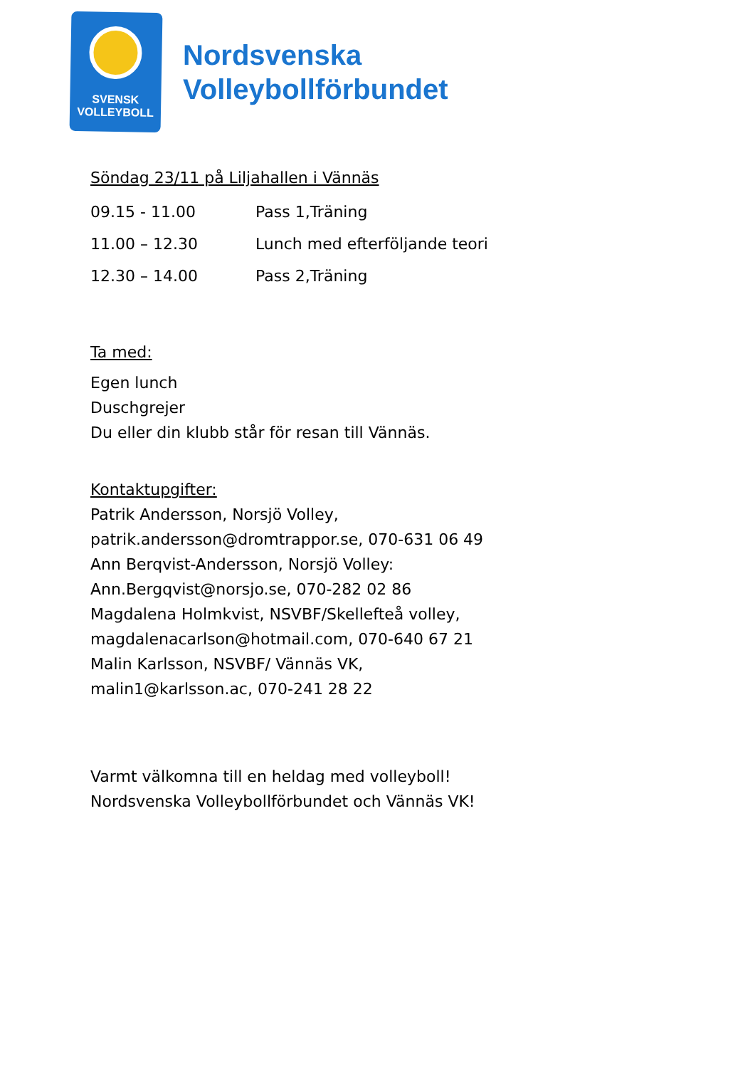SVENSK
VOLLEYBOLL
Nordsvenska
Volleybollförbundet
Söndag 23/11 på Liljahallen i Vännäs
09.15 - 11.00 Pass 1,Träning
11.00 – 12.30 Lunch med efterföljande teori
12.30 – 14.00 Pass 2,Träning
Ta med:
Egen lunch
Duschgrejer
Du eller din klubb står för resan till Vännäs.
Kontaktupgifter:
Patrik Andersson, Norsjö Volley,
patrik.andersson@dromtrappor.se, 070-631 06 49
Ann Berqvist-Andersson, Norsjö Volley:
Ann.Bergqvist@norsjo.se, 070-282 02 86
Magdalena Holmkvist, NSVBF/Skellefteå volley,
magdalenacarlson@hotmail.com, 070-640 67 21
Malin Karlsson, NSVBF/ Vännäs VK,
malin1@karlsson.ac, 070-241 28 22
Varmt välkomna till en heldag med volleyboll!
Nordsvenska Volleybollförbundet och Vännäs VK!